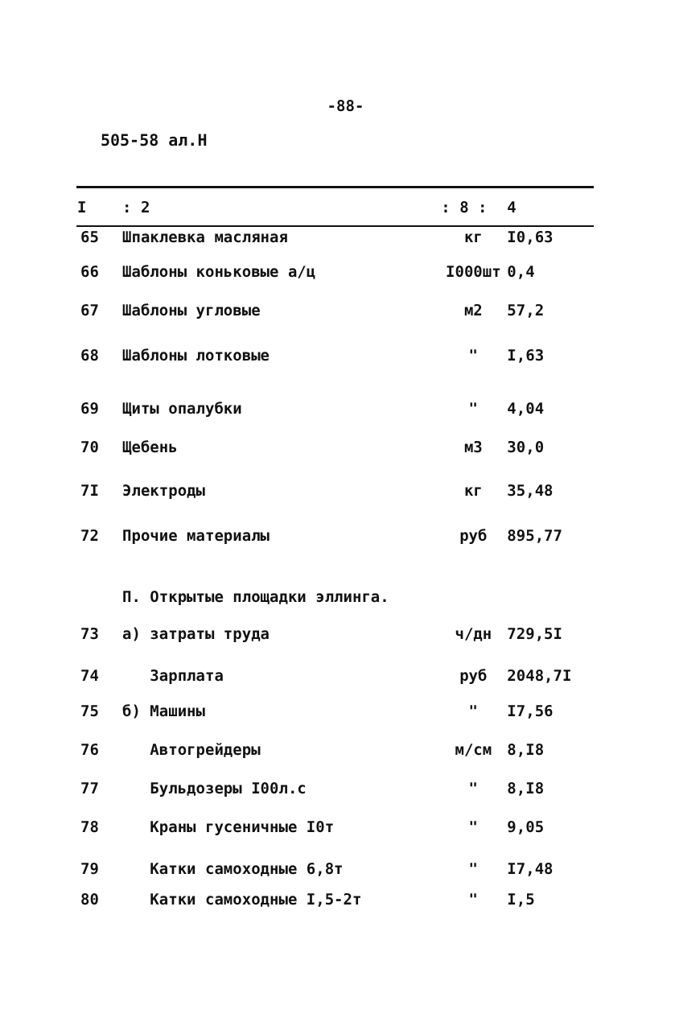-88-
505-58 ал.Н
| I | : 2 | : 8 : | 4 |
| --- | --- | --- | --- |
| 65 | Шпаклевка масляная | кг | I0,63 |
| 66 | Шаблоны коньковые а/ц | I000шт | 0,4 |
| 67 | Шаблоны угловые | м2 | 57,2 |
| 68 | Шаблоны лотковые | " | I,63 |
| 69 | Щиты опалубки | " | 4,04 |
| 70 | Щебень | м3 | 30,0 |
| 7I | Электроды | кг | 35,48 |
| 72 | Прочие материалы | руб | 895,77 |
| | П. Открытые площадки эллинга. | | |
| 73 | а) затраты труда | ч/дн | 729,5I |
| 74 | Зарплата | руб | 2048,7I |
| 75 | б) Машины | " | I7,56 |
| 76 | Автогрейдеры | м/см | 8,I8 |
| 77 | Бульдозеры I00л.с | " | 8,I8 |
| 78 | Краны гусеничные I0т | " | 9,05 |
| 79 | Катки самоходные 6,8т | " | I7,48 |
| 80 | Катки самоходные I,5-2т | " | I,5 |